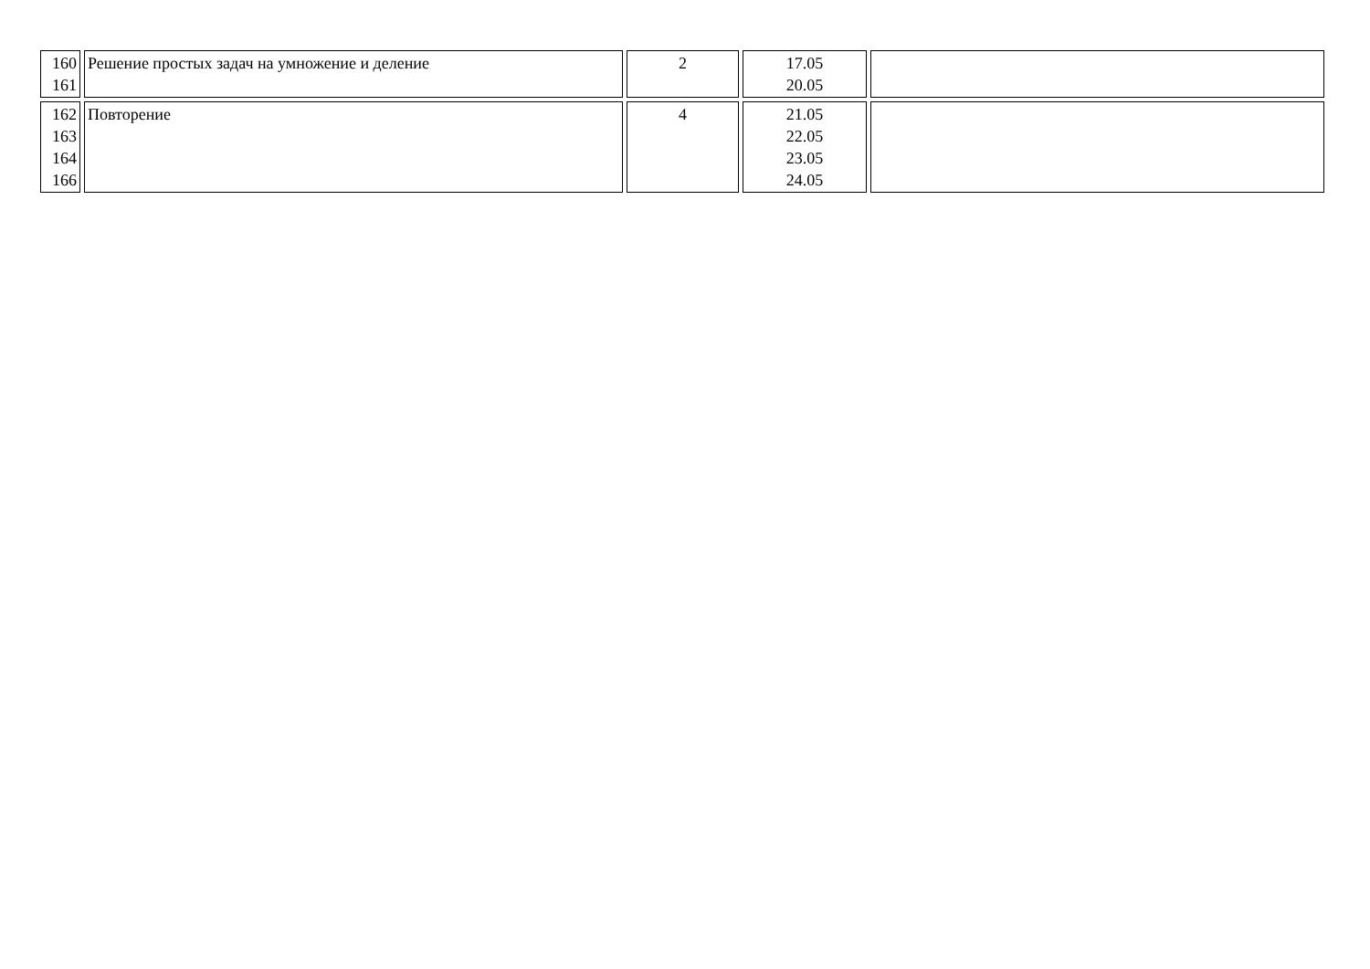| 160 161 | Решение простых задач на умножение и деление | 2 | 17.05 20.05 | |
| 162 163 164 166 | Повторение | 4 | 21.05 22.05 23.05 24.05 | |